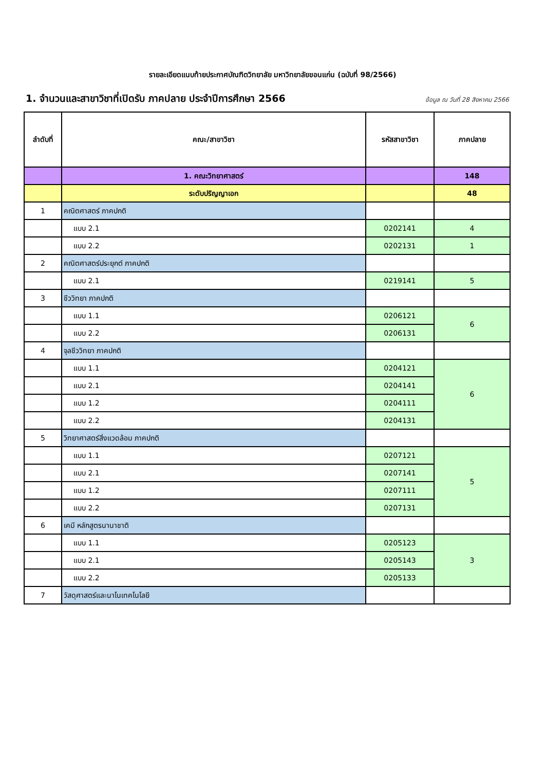รายละเอียดแนบท้ายประกาศบัณฑิตวิทยาลัย มหาวิทยาลัยขอนแก่น (ฉบับที่ 98/2566)
1. จำนวนและสาขาวิชาที่เปิดรับ ภาคปลาย ประจำปีการศึกษา 2566
ข้อมูล ณ วันที่ 28 สิงหาคม 2566
| ลำดับที่ | คณะ/สาขาวิชา | รหัสสาขาวิชา | ภาคปลาย |
| --- | --- | --- | --- |
| | 1. คณะวิทยาศาสตร์ | | 148 |
| | ระดับปริญญาเอก | | 48 |
| 1 | คณิตศาสตร์ ภาคปกติ | | |
| | แบบ 2.1 | 0202141 | 4 |
| | แบบ 2.2 | 0202131 | 1 |
| 2 | คณิตศาสตร์ประยุกต์ ภาคปกติ | | |
| | แบบ 2.1 | 0219141 | 5 |
| 3 | ชีววิทยา ภาคปกติ | | |
| | แบบ 1.1 | 0206121 | 6 |
| | แบบ 2.2 | 0206131 | |
| 4 | จุลชีววิทยา ภาคปกติ | | |
| | แบบ 1.1 | 0204121 | 6 |
| | แบบ 2.1 | 0204141 | |
| | แบบ 1.2 | 0204111 | |
| | แบบ 2.2 | 0204131 | |
| 5 | วิทยาศาสตร์สิ่งแวดล้อม ภาคปกติ | | |
| | แบบ 1.1 | 0207121 | 5 |
| | แบบ 2.1 | 0207141 | |
| | แบบ 1.2 | 0207111 | |
| | แบบ 2.2 | 0207131 | |
| 6 | เคมี หลักสูตรนานาชาติ | | |
| | แบบ 1.1 | 0205123 | 3 |
| | แบบ 2.1 | 0205143 | |
| | แบบ 2.2 | 0205133 | |
| 7 | วัสดุศาสตร์และนาโนเทคโนโลยี | | |